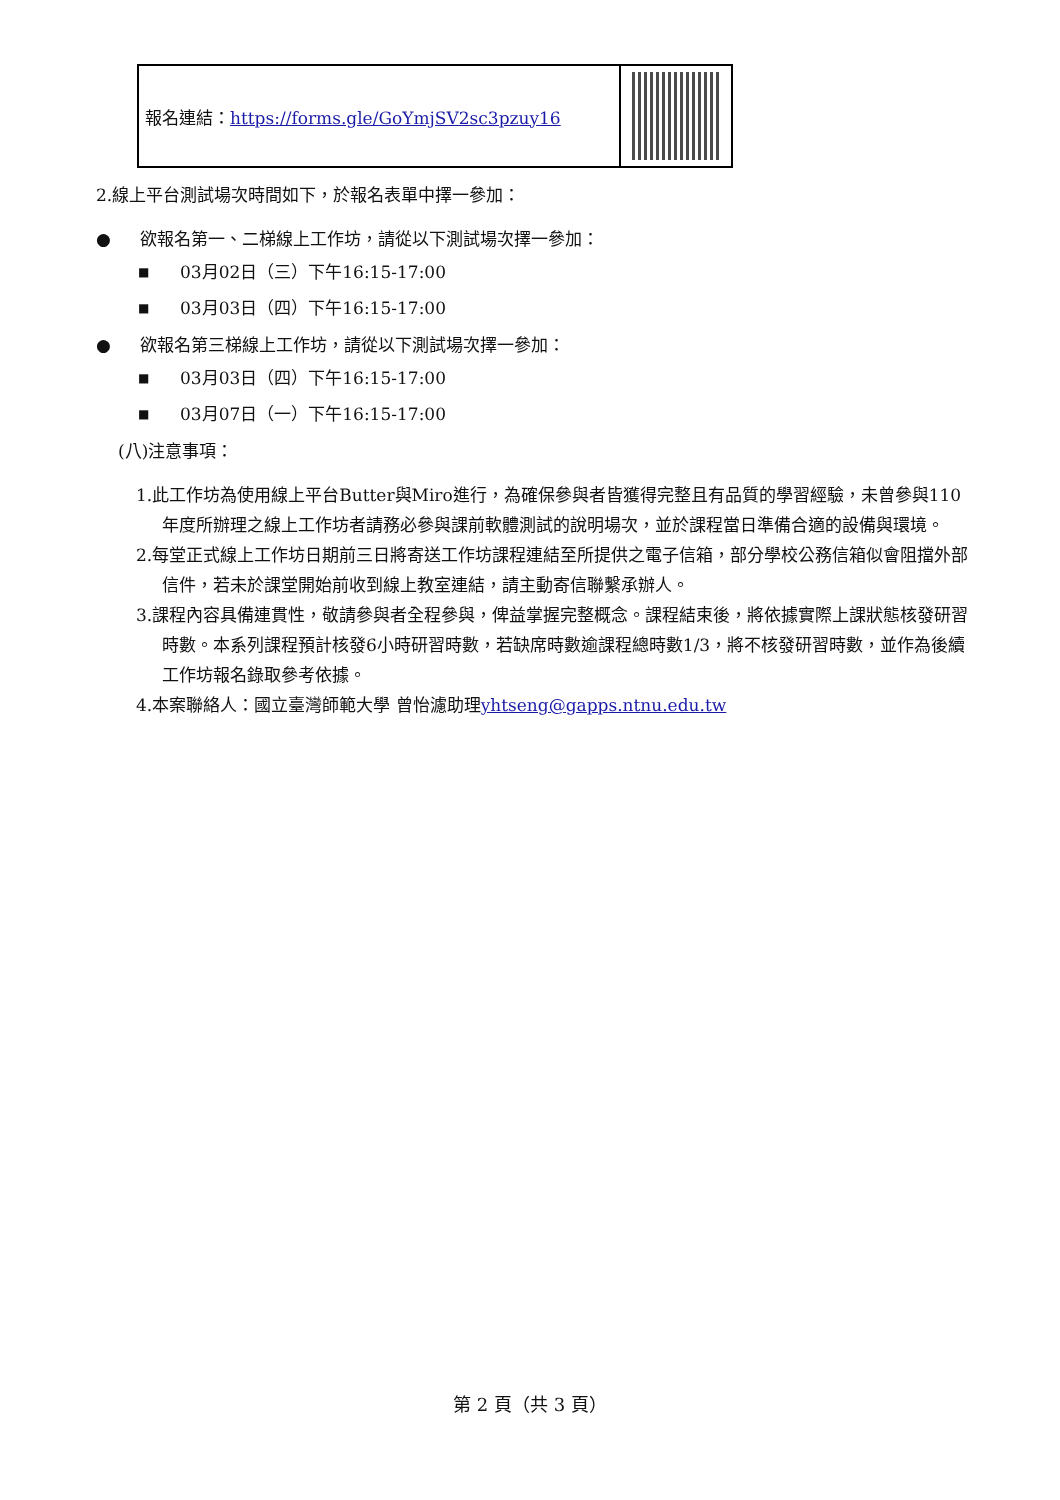| 報名連結： https://forms.gle/GoYmjSV2sc3pzuy16 | |
2.線上平台測試場次時間如下，於報名表單中擇一參加：
● 欲報名第一、二梯線上工作坊，請從以下測試場次擇一參加：
■ 03月02日（三）下午16:15-17:00
■ 03月03日（四）下午16:15-17:00
● 欲報名第三梯線上工作坊，請從以下測試場次擇一參加：
■ 03月03日（四）下午16:15-17:00
■ 03月07日（一）下午16:15-17:00
(八)注意事項：
1.此工作坊為使用線上平台Butter與Miro進行，為確保參與者皆獲得完整且有品質的學習經驗，未曾參與110年度所辦理之線上工作坊者請務必參與課前軟體測試的說明場次，並於課程當日準備合適的設備與環境。
2.每堂正式線上工作坊日期前三日將寄送工作坊課程連結至所提供之電子信箱，部分學校公務信箱似會阻擋外部信件，若未於課堂開始前收到線上教室連結，請主動寄信聯繫承辦人。
3.課程內容具備連貫性，敬請參與者全程參與，俾益掌握完整概念。課程結束後，將依據實際上課狀態核發研習時數。本系列課程預計核發6小時研習時數，若缺席時數逾課程總時數1/3，將不核發研習時數，並作為後續工作坊報名錄取參考依據。
4.本案聯絡人：國立臺灣師範大學 曾怡濾助理yhtseng@gapps.ntnu.edu.tw
第 2 頁（共 3 頁）